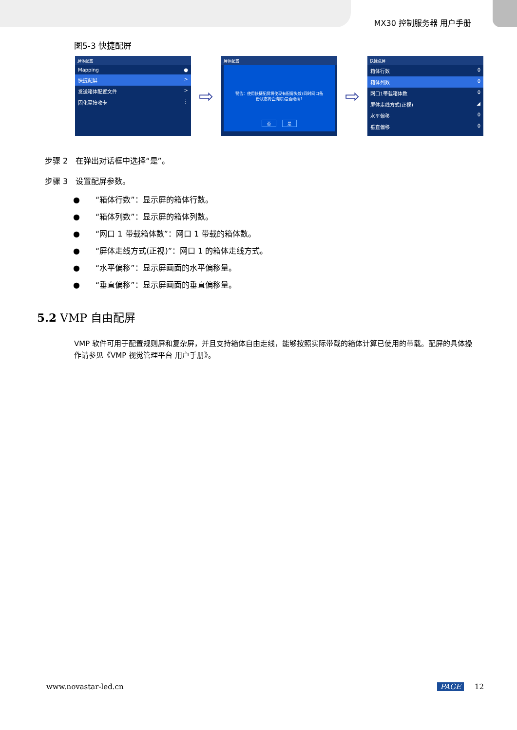MX30 控制服务器 用户手册
图5-3 快捷配屏
屏体配置
Mapping ●
快捷配屏 >
发送箱体配置文件 >
固化至接收卡 ⋮
⇨
屏体配置
警告：使用快捷配屏将使现有配屏失效(同时网口备
份状态将会清除)是否继续?
否 是
⇨
快捷点屏
箱体行数 0
箱体列数 0
网口1带载箱体数 0
屏体走线方式(正视) ◢
水平偏移 0
垂直偏移 0
步骤 2　在弹出对话框中选择“是”。
步骤 3　设置配屏参数。
●　　“箱体行数”：显示屏的箱体行数。
●　　“箱体列数”：显示屏的箱体列数。
●　　“网口 1 带载箱体数”：网口 1 带载的箱体数。
●　　“屏体走线方式(正视)”：网口 1 的箱体走线方式。
●　　“水平偏移”：显示屏画面的水平偏移量。
●　　“垂直偏移”：显示屏画面的垂直偏移量。
5.2 VMP 自由配屏
VMP 软件可用于配置规则屏和复杂屏，并且支持箱体自由走线，能够按照实际带载的箱体计算已使用的带载。配屏的具体操作请参见《VMP 视觉管理平台 用户手册》。
www.novastar-led.cn PAGE 12